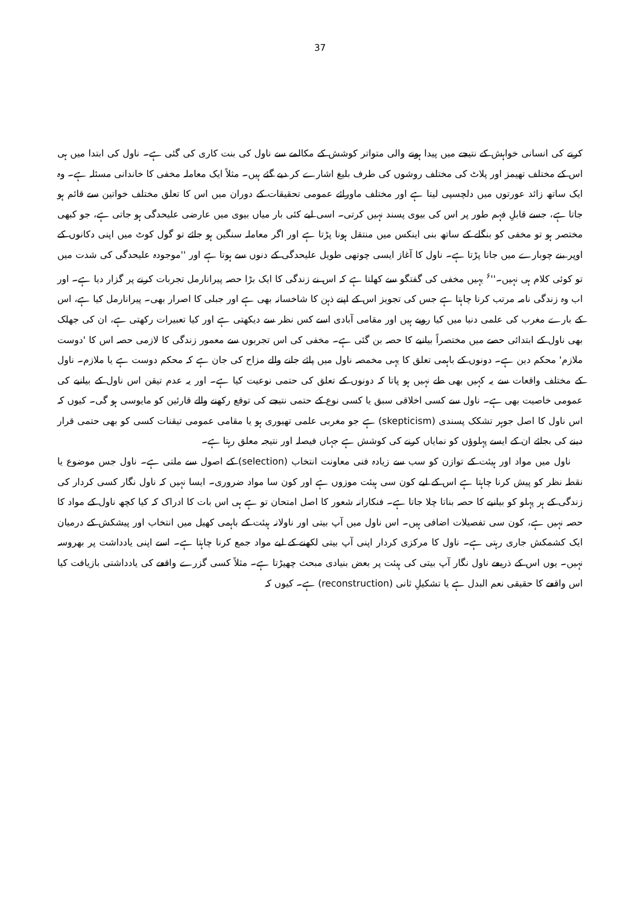37
کرنے کی انسانی خواہش کے نتیجے میں پیدا ہونے والی متواتر کوشش کے مکالمے سے ناول کی بنت کاری کی گئی ہے۔ ناول کی ابتدا میں ہی اس کے مختلف تھیمز اور پلاٹ کی مختلف روشوں کی طرف بلیغ اشارے کر دیے گئے ہیں۔ مثلاً ایک معاملہ مخفی کا خاندانی مسئلہ ہے۔ وہ ایک ساتھ زائد عورتوں میں دلچسپی لیتا ہے اور مختلف ماورائے عمومی تحقیقات کے دوران میں اس کا تعلق مختلف خواتین سے قائم ہو جاتا ہے، جسے قابلِ فہم طور پر اس کی بیوی پسند نہیں کرتی۔ اسی لیے کئی بار میاں بیوی میں عارضی علیحدگی ہو جاتی ہے، جو کبھی مختصر ہو تو مخفی کو بنگلے کے ساتھ بنی اینکس میں منتقل ہونا پڑتا ہے اور اگر معاملہ سنگین ہو جائے تو گول کوٹ میں اپنی دکانوں کے اوپر بنے چوبارے میں جانا پڑتا ہے۔ ناول کا آغاز ایسی چوتھی طویل علیحدگی کے دنوں سے ہوتا ہے اور ''موجودہ علیحدگی کی شدت میں تو کوئی کلام ہی نہیں۔''<sup>۶</sup> یہیں مخفی کی گفتگو سے کھلتا ہے کہ اس نے زندگی کا ایک بڑا حصہ پیرانارمل تجربات کرنے پر گزار دیا ہے۔ اور اب وہ زندگی نامہ مرتب کرنا چاہتا ہے جس کی تجویز اس کے اپنے ذہن کا شاخسانہ بھی ہے اور جبلی کا اصرار بھی۔ پیرانارمل کیا ہے، اس کے بارے مغرب کی علمی دنیا میں کیا رویے ہیں اور مقامی آبادی اسے کس نظر سے دیکھتی ہے اور کیا تعبیرات رکھتی ہے، ان کی جھلک بھی ناول کے ابتدائی حصے میں مختصراً بیانیے کا حصہ بن گئی ہے۔ مخفی کی اس تجربوں سے معمور زندگی کا لازمی حصہ اس کا 'دوست ملازم' محکم دین ہے۔ دونوں کے باہمی تعلق کا یہی مخمصہ ناول میں پائے جانے والے مزاح کی جان ہے کہ محکم دوست ہے یا ملازم۔ ناول کے مختلف واقعات سے یہ کہیں بھی طے نہیں ہو پاتا کہ دونوں کے تعلق کی حتمی نوعیت کیا ہے۔ اور یہ عدم تیقن اس ناول کے بیانیے کی عمومی خاصیت بھی ہے۔ ناول سے کسی اخلاقی سبق یا کسی نوع کے حتمی نتیجے کی توقع رکھنے والے قارئین کو مایوسی ہو گی۔ کیوں کہ اس ناول کا اصل جوہر تشکک پسندی (skepticism) ہے جو مغربی علمی تھیوری ہو یا مقامی عمومی تیقنات کسی کو بھی حتمی قرار دینے کی بجائے ان کے ایسے پہلوؤں کو نمایاں کرنے کی کوشش ہے جہاں فیصلہ اور نتیجہ معلق رہتا ہے۔
ناول میں مواد اور ہیئت کے توازن کو سب سے زیادہ فنی معاونت انتخاب (selection) کے اصول سے ملتی ہے۔ ناول جس موضوع یا نقطہ نظر کو پیش کرنا چاہتا ہے اس کے لیے کون سی ہیئت موزوں ہے اور کون سا مواد ضروری۔ ایسا نہیں کہ ناول نگار کسی کردار کی زندگی کے ہر پہلو کو بیانیے کا حصہ بناتا چلا جاتا ہے۔ فنکارانہ شعور کا اصل امتحان تو ہے ہی اس بات کا ادراک کہ کیا کچھ ناول کے مواد کا حصہ نہیں ہے، کون سی تفصیلات اضافی ہیں۔ اس ناول میں آپ بیتی اور ناولانہ ہیئت کے باہمی کھیل میں انتخاب اور پیشکش کے درمیان ایک کشمکش جاری رہتی ہے۔ ناول کا مرکزی کردار اپنی آپ بیتی لکھنے کے لیے مواد جمع کرنا چاہتا ہے۔ اسے اپنی یادداشت پر بھروسہ نہیں۔ یوں اس کے ذریعے ناول نگار آپ بیتی کی ہیئت پر بعض بنیادی مبحث چھیڑتا ہے۔ مثلاً کسی گزرے واقعے کی یادداشتی بازیافت کیا اس واقعے کا حقیقی نعم البدل ہے یا تشکیلِ ثانی (reconstruction) ہے۔ کیوں کہ